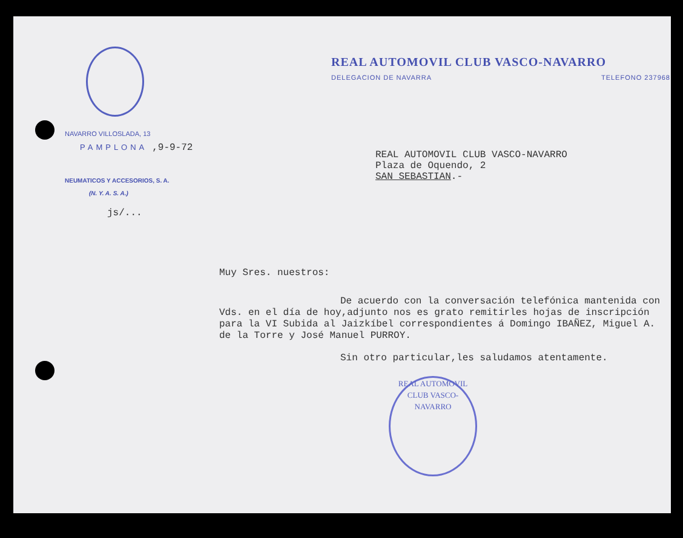NAVARRO VILLOSLADA, 13
PAMPLONA ,9-9-72
NEUMATICOS Y ACCESORIOS, S. A.
(N. Y. A. S. A.)
js/...
REAL AUTOMOVIL CLUB VASCO-NAVARRO
DELEGACION DE NAVARRA TELEFONO 237968
REAL AUTOMOVIL CLUB VASCO-NAVARRO
Plaza de Oquendo, 2
SAN SEBASTIAN.-
Muy Sres. nuestros:
De acuerdo con la conversación telefónica mantenida con Vds. en el día de hoy,adjunto nos es grato remitirles hojas de inscripción para la VI Subida al Jaizkíbel correspondientes á Domingo IBAÑEZ, Miguel A. de la Torre y José Manuel PURROY.
Sin otro particular,les saludamos atentamente.
REAL AUTOMOVIL CLUB VASCO-NAVARRO